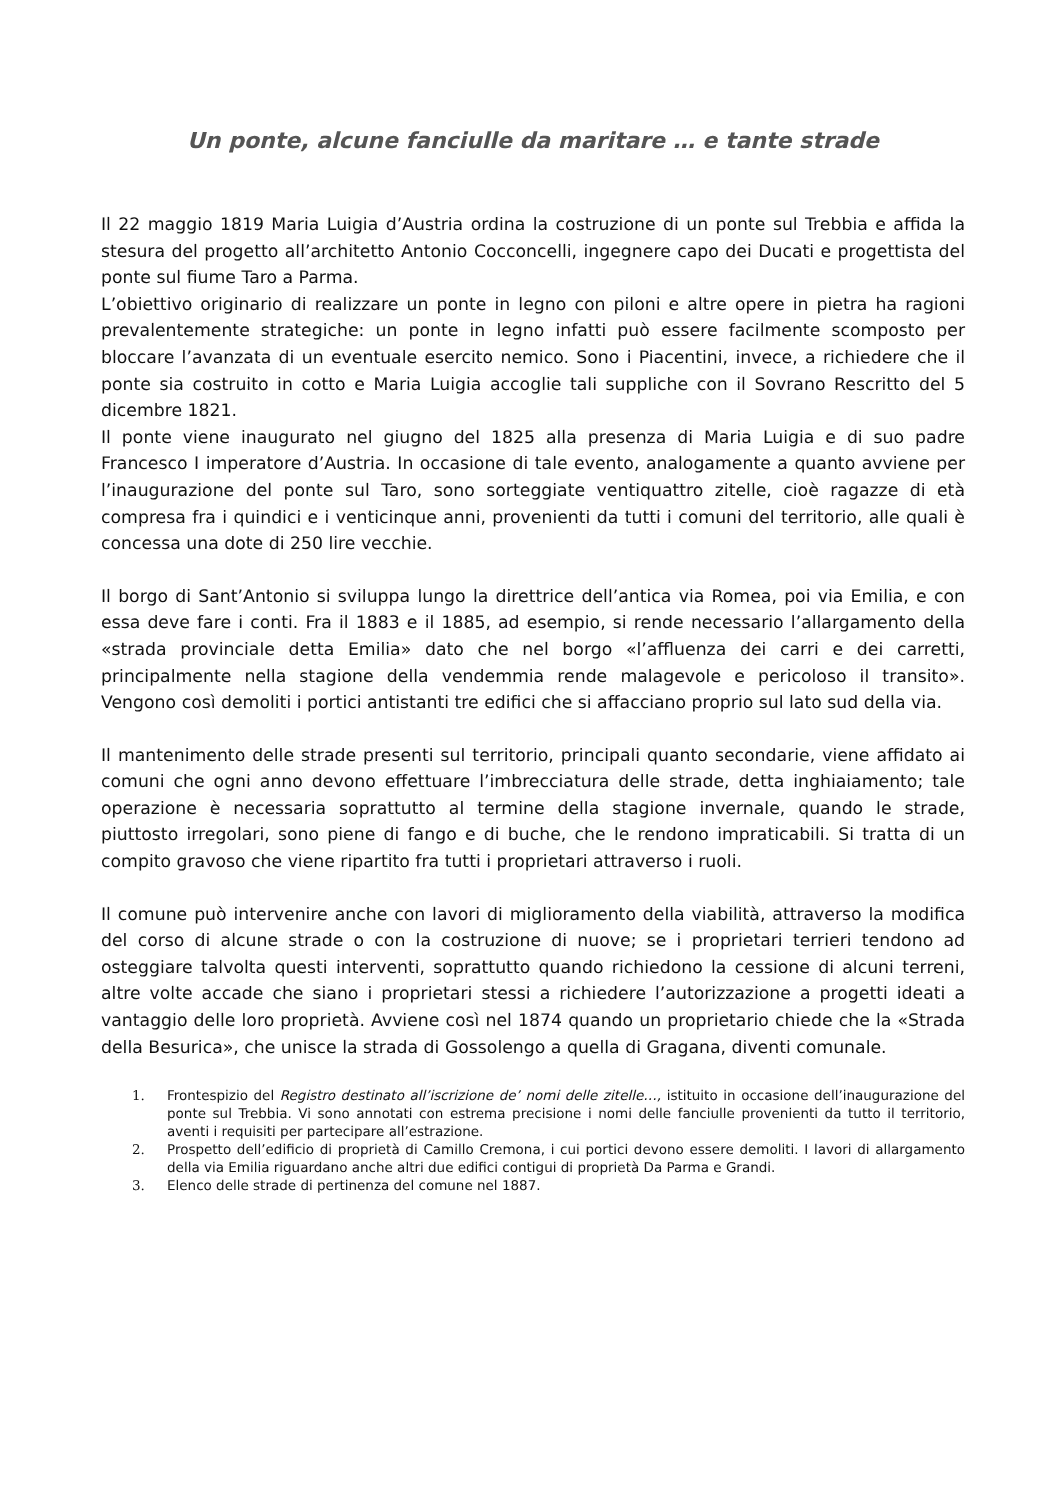Un ponte, alcune fanciulle da maritare … e tante strade
Il 22 maggio 1819 Maria Luigia d’Austria ordina la costruzione di un ponte sul Trebbia e affida la stesura del progetto all’architetto Antonio Cocconcelli, ingegnere capo dei Ducati e progettista del ponte sul fiume Taro a Parma.
L’obiettivo originario di realizzare un ponte in legno con piloni e altre opere in pietra ha ragioni prevalentemente strategiche: un ponte in legno infatti può essere facilmente scomposto per bloccare l’avanzata di un eventuale esercito nemico. Sono i Piacentini, invece, a richiedere che il ponte sia costruito in cotto e Maria Luigia accoglie tali suppliche con il Sovrano Rescritto del 5 dicembre 1821.
Il ponte viene inaugurato nel giugno del 1825 alla presenza di Maria Luigia e di suo padre Francesco I imperatore d’Austria. In occasione di tale evento, analogamente a quanto avviene per l’inaugurazione del ponte sul Taro, sono sorteggiate ventiquattro zitelle, cioè ragazze di età compresa fra i quindici e i venticinque anni, provenienti da tutti i comuni del territorio, alle quali è concessa una dote di 250 lire vecchie.
Il borgo di Sant’Antonio si sviluppa lungo la direttrice dell’antica via Romea, poi via Emilia, e con essa deve fare i conti. Fra il 1883 e il 1885, ad esempio, si rende necessario l’allargamento della «strada provinciale detta Emilia» dato che nel borgo «l’affluenza dei carri e dei carretti, principalmente nella stagione della vendemmia rende malagevole e pericoloso il transito». Vengono così demoliti i portici antistanti tre edifici che si affacciano proprio sul lato sud della via.
Il mantenimento delle strade presenti sul territorio, principali quanto secondarie, viene affidato ai comuni che ogni anno devono effettuare l’imbrecciatura delle strade, detta inghiaiamento; tale operazione è necessaria soprattutto al termine della stagione invernale, quando le strade, piuttosto irregolari, sono piene di fango e di buche, che le rendono impraticabili. Si tratta di un compito gravoso che viene ripartito fra tutti i proprietari attraverso i ruoli.
Il comune può intervenire anche con lavori di miglioramento della viabilità, attraverso la modifica del corso di alcune strade o con la costruzione di nuove; se i proprietari terrieri tendono ad osteggiare talvolta questi interventi, soprattutto quando richiedono la cessione di alcuni terreni, altre volte accade che siano i proprietari stessi a richiedere l’autorizzazione a progetti ideati a vantaggio delle loro proprietà. Avviene così nel 1874 quando un proprietario chiede che la «Strada della Besurica», che unisce la strada di Gossolengo a quella di Gragana, diventi comunale.
1. Frontespizio del Registro destinato all’iscrizione de’ nomi delle zitelle…, istituito in occasione dell’inaugurazione del ponte sul Trebbia. Vi sono annotati con estrema precisione i nomi delle fanciulle provenienti da tutto il territorio, aventi i requisiti per partecipare all’estrazione.
2. Prospetto dell’edificio di proprietà di Camillo Cremona, i cui portici devono essere demoliti. I lavori di allargamento della via Emilia riguardano anche altri due edifici contigui di proprietà Da Parma e Grandi.
3. Elenco delle strade di pertinenza del comune nel 1887.